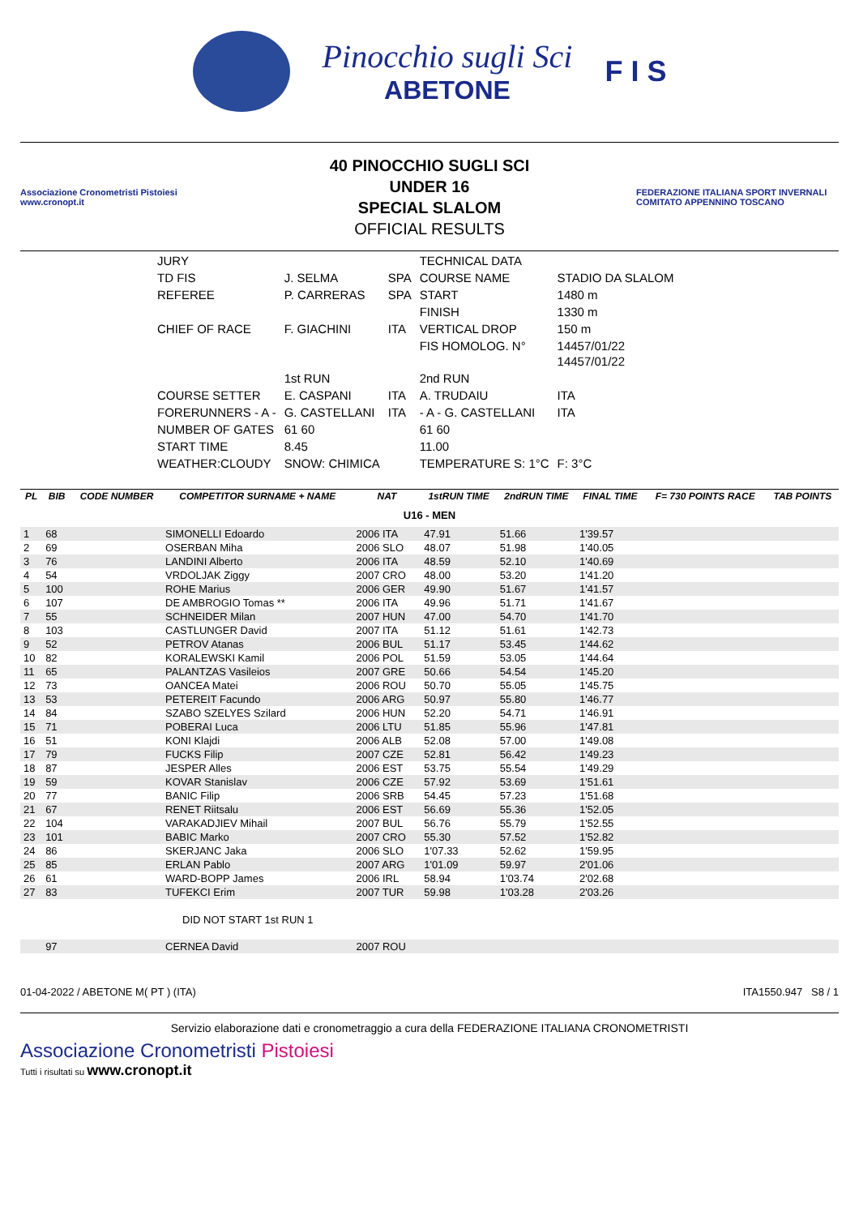Pinocchio sugli Sci
ABETONE
F I S
Associazione Cronometristi Pistoiesi
www.cronopt.it
40 PINOCCHIO SUGLI SCI
UNDER 16
SPECIAL SLALOM
OFFICIAL RESULTS
FEDERAZIONE ITALIANA SPORT INVERNALI
COMITATO APPENNINO TOSCANO
| JURY | | | TECHNICAL DATA | |
| TD FIS | J. SELMA | SPA | COURSE NAME | STADIO DA SLALOM |
| REFEREE | P. CARRERAS | SPA | START | 1480 m |
| | | | FINISH | 1330 m |
| CHIEF OF RACE | F. GIACHINI | ITA | VERTICAL DROP | 150 m |
| | | | FIS HOMOLOG. N° | 14457/01/22 14457/01/22 |
| | 1st RUN | | 2nd RUN | |
| COURSE SETTER | E. CASPANI | ITA | A. TRUDAIU | ITA |
| FORERUNNERS - A - | G. CASTELLANI | ITA | - A - G. CASTELLANI | ITA |
| NUMBER OF GATES | 61 60 | | 61 60 | |
| START TIME | 8.45 | | 11.00 | |
| WEATHER:CLOUDY | SNOW: CHIMICA | | TEMPERATURE S: 1°C | F: 3°C |
| PL | BIB | CODE NUMBER | COMPETITOR SURNAME + NAME | NAT | 1stRUN TIME | 2ndRUN TIME | FINAL TIME | F= 730 POINTS RACE | TAB POINTS |
| --- | --- | --- | --- | --- | --- | --- | --- | --- | --- |
| U16 - MEN | | | | | | | | | |
| 1 | 68 | | SIMONELLI Edoardo | 2006 ITA | 47.91 | 51.66 | 1'39.57 | | |
| 2 | 69 | | OSERBAN Miha | 2006 SLO | 48.07 | 51.98 | 1'40.05 | | |
| 3 | 76 | | LANDINI Alberto | 2006 ITA | 48.59 | 52.10 | 1'40.69 | | |
| 4 | 54 | | VRDOLJAK Ziggy | 2007 CRO | 48.00 | 53.20 | 1'41.20 | | |
| 5 | 100 | | ROHE Marius | 2006 GER | 49.90 | 51.67 | 1'41.57 | | |
| 6 | 107 | | DE AMBROGIO Tomas ** | 2006 ITA | 49.96 | 51.71 | 1'41.67 | | |
| 7 | 55 | | SCHNEIDER Milan | 2007 HUN | 47.00 | 54.70 | 1'41.70 | | |
| 8 | 103 | | CASTLUNGER David | 2007 ITA | 51.12 | 51.61 | 1'42.73 | | |
| 9 | 52 | | PETROV Atanas | 2006 BUL | 51.17 | 53.45 | 1'44.62 | | |
| 10 | 82 | | KORALEWSKI Kamil | 2006 POL | 51.59 | 53.05 | 1'44.64 | | |
| 11 | 65 | | PALANTZAS Vasileios | 2007 GRE | 50.66 | 54.54 | 1'45.20 | | |
| 12 | 73 | | OANCEA Matei | 2006 ROU | 50.70 | 55.05 | 1'45.75 | | |
| 13 | 53 | | PETEREIT Facundo | 2006 ARG | 50.97 | 55.80 | 1'46.77 | | |
| 14 | 84 | | SZABO SZELYES Szilard | 2006 HUN | 52.20 | 54.71 | 1'46.91 | | |
| 15 | 71 | | POBERAI Luca | 2006 LTU | 51.85 | 55.96 | 1'47.81 | | |
| 16 | 51 | | KONI Klajdi | 2006 ALB | 52.08 | 57.00 | 1'49.08 | | |
| 17 | 79 | | FUCKS Filip | 2007 CZE | 52.81 | 56.42 | 1'49.23 | | |
| 18 | 87 | | JESPER Alles | 2006 EST | 53.75 | 55.54 | 1'49.29 | | |
| 19 | 59 | | KOVAR Stanislav | 2006 CZE | 57.92 | 53.69 | 1'51.61 | | |
| 20 | 77 | | BANIC Filip | 2006 SRB | 54.45 | 57.23 | 1'51.68 | | |
| 21 | 67 | | RENET Riitsalu | 2006 EST | 56.69 | 55.36 | 1'52.05 | | |
| 22 | 104 | | VARAKADJIEV Mihail | 2007 BUL | 56.76 | 55.79 | 1'52.55 | | |
| 23 | 101 | | BABIC Marko | 2007 CRO | 55.30 | 57.52 | 1'52.82 | | |
| 24 | 86 | | SKERJANC Jaka | 2006 SLO | 1'07.33 | 52.62 | 1'59.95 | | |
| 25 | 85 | | ERLAN Pablo | 2007 ARG | 1'01.09 | 59.97 | 2'01.06 | | |
| 26 | 61 | | WARD-BOPP James | 2006 IRL | 58.94 | 1'03.74 | 2'02.68 | | |
| 27 | 83 | | TUFEKCI Erim | 2007 TUR | 59.98 | 1'03.28 | 2'03.26 | | |
| DID NOT START 1st RUN 1 | | | | | | | | | |
| | 97 | | CERNEA David | 2007 ROU | | | | | |
01-04-2022 / ABETONE M( PT ) (ITA) ITA1550.947 S8 / 1
Servizio elaborazione dati e cronometraggio a cura della FEDERAZIONE ITALIANA CRONOMETRISTI
Associazione Cronometristi Pistoiesi
Tutti i risultati su www.cronopt.it